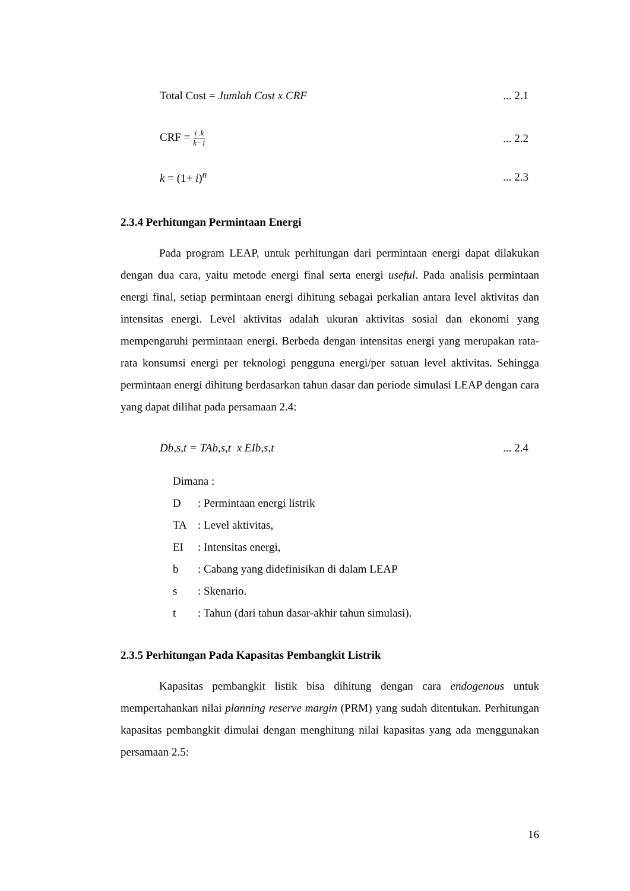Total Cost = Jumlah Cost x CRF ... 2.1
CRF = i .k k−1
... 2.2
k = (1+ i)<sup>n</sup> ... 2.3
2.3.4 Perhitungan Permintaan Energi
Pada program LEAP, untuk perhitungan dari permintaan energi dapat dilakukan dengan dua cara, yaitu metode energi final serta energi useful. Pada analisis permintaan energi final, setiap permintaan energi dihitung sebagai perkalian antara level aktivitas dan intensitas energi. Level aktivitas adalah ukuran aktivitas sosial dan ekonomi yang mempengaruhi permintaan energi. Berbeda dengan intensitas energi yang merupakan rata-rata konsumsi energi per teknologi pengguna energi/per satuan level aktivitas. Sehingga permintaan energi dihitung berdasarkan tahun dasar dan periode simulasi LEAP dengan cara yang dapat dilihat pada persamaan 2.4:
Db,s,t = TAb,s,t x EIb,s,t ... 2.4
Dimana :
D: Permintaan energi listrik
TA: Level aktivitas,
EI: Intensitas energi,
b: Cabang yang didefinisikan di dalam LEAP
s: Skenario.
t: Tahun (dari tahun dasar-akhir tahun simulasi).
2.3.5 Perhitungan Pada Kapasitas Pembangkit Listrik
Kapasitas pembangkit listik bisa dihitung dengan cara endogenous untuk mempertahankan nilai planning reserve margin (PRM) yang sudah ditentukan. Perhitungan kapasitas pembangkit dimulai dengan menghitung nilai kapasitas yang ada menggunakan persamaan 2.5:
16